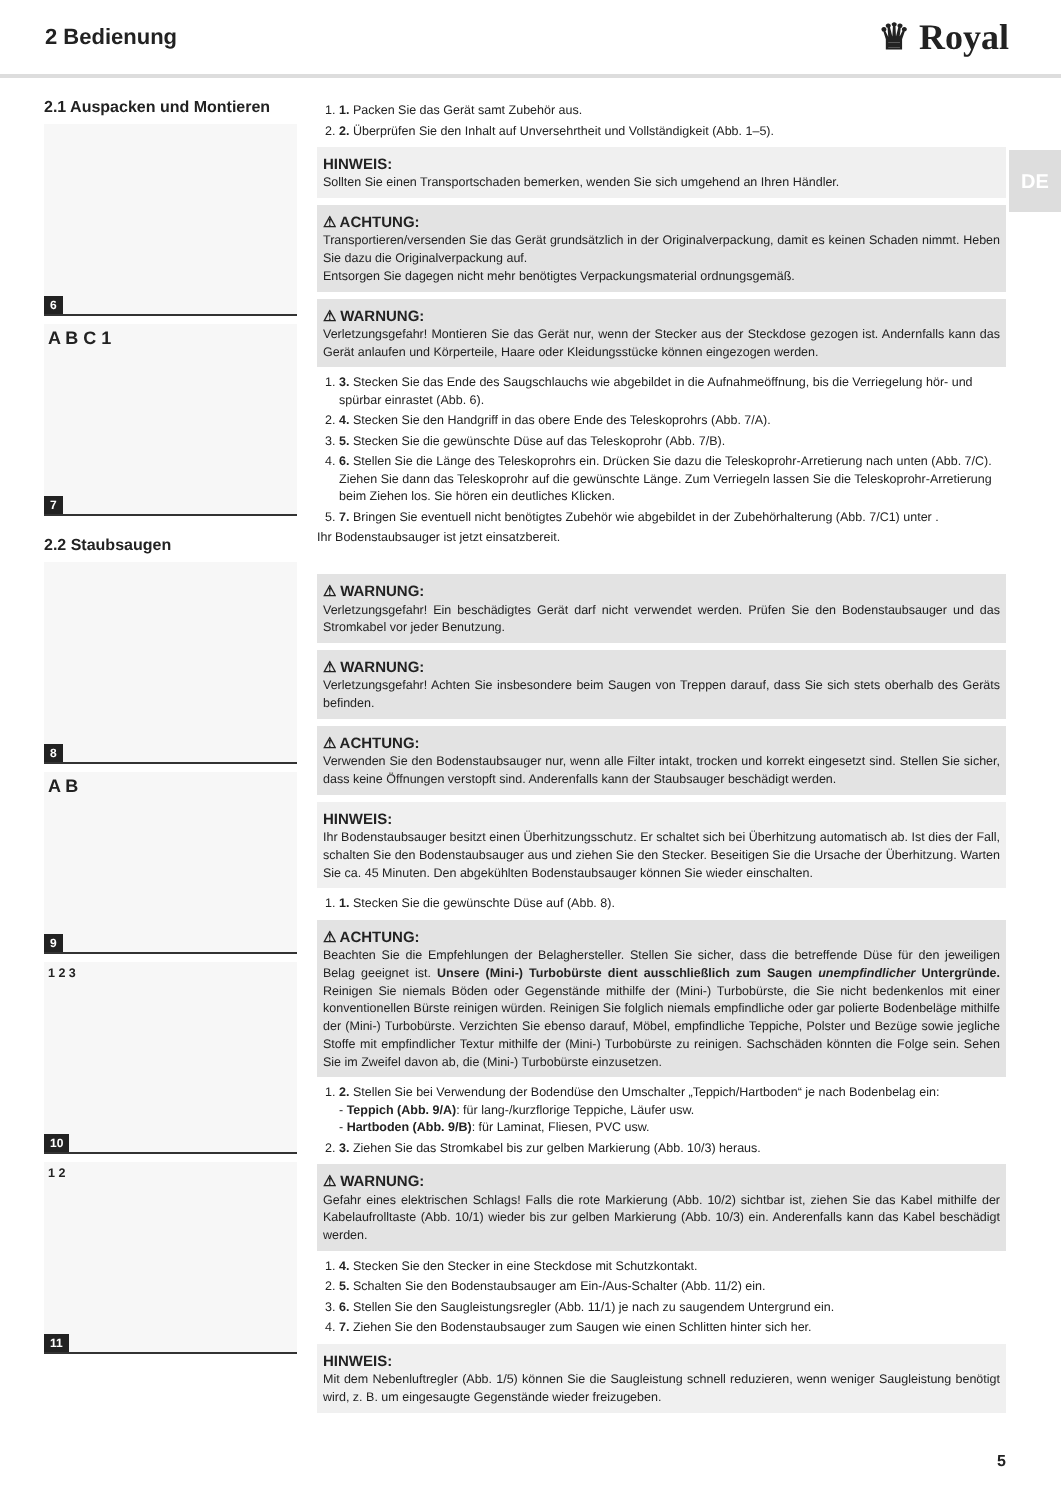2 Bedienung
♛ Royal
DE
2.1 Auspacken und Montieren
6
A B C 1
7
2.2 Staubsaugen
8
A B
9
1 2 3
10
1 2
11
1. 1. Packen Sie das Gerät samt Zubehör aus.
2. 2. Überprüfen Sie den Inhalt auf Unversehrtheit und Vollständigkeit (Abb. 1–5).
HINWEIS:
Sollten Sie einen Transportschaden bemerken, wenden Sie sich umgehend an Ihren Händler.
⚠ ACHTUNG:
Transportieren/versenden Sie das Gerät grundsätzlich in der Originalverpackung, damit es keinen Schaden nimmt. Heben Sie dazu die Originalverpackung auf.
Entsorgen Sie dagegen nicht mehr benötigtes Verpackungsmaterial ordnungsgemäß.
⚠ WARNUNG:
Verletzungsgefahr! Montieren Sie das Gerät nur, wenn der Stecker aus der Steckdose gezogen ist. Andernfalls kann das Gerät anlaufen und Körperteile, Haare oder Kleidungsstücke können eingezogen werden.
1. 3. Stecken Sie das Ende des Saugschlauchs wie abgebildet in die Aufnahmeöffnung, bis die Verriegelung hör- und spürbar einrastet (Abb. 6).
2. 4. Stecken Sie den Handgriff in das obere Ende des Teleskoprohrs (Abb. 7/A).
3. 5. Stecken Sie die gewünschte Düse auf das Teleskoprohr (Abb. 7/B).
4. 6. Stellen Sie die Länge des Teleskoprohrs ein. Drücken Sie dazu die Teleskoprohr-Arretierung nach unten (Abb. 7/C). Ziehen Sie dann das Teleskoprohr auf die gewünschte Länge. Zum Verriegeln lassen Sie die Teleskoprohr-Arretierung beim Ziehen los. Sie hören ein deutliches Klicken.
5. 7. Bringen Sie eventuell nicht benötigtes Zubehör wie abgebildet in der Zubehörhalterung (Abb. 7/C1) unter .
Ihr Bodenstaubsauger ist jetzt einsatzbereit.
⚠ WARNUNG:
Verletzungsgefahr! Ein beschädigtes Gerät darf nicht verwendet werden. Prüfen Sie den Bodenstaubsauger und das Stromkabel vor jeder Benutzung.
⚠ WARNUNG:
Verletzungsgefahr! Achten Sie insbesondere beim Saugen von Treppen darauf, dass Sie sich stets oberhalb des Geräts befinden.
⚠ ACHTUNG:
Verwenden Sie den Bodenstaubsauger nur, wenn alle Filter intakt, trocken und korrekt eingesetzt sind. Stellen Sie sicher, dass keine Öffnungen verstopft sind. Anderenfalls kann der Staubsauger beschädigt werden.
HINWEIS:
Ihr Bodenstaubsauger besitzt einen Überhitzungsschutz. Er schaltet sich bei Überhitzung automatisch ab. Ist dies der Fall, schalten Sie den Bodenstaubsauger aus und ziehen Sie den Stecker. Beseitigen Sie die Ursache der Überhitzung. Warten Sie ca. 45 Minuten. Den abgekühlten Bodenstaubsauger können Sie wieder einschalten.
1. 1. Stecken Sie die gewünschte Düse auf (Abb. 8).
⚠ ACHTUNG:
Beachten Sie die Empfehlungen der Belaghersteller. Stellen Sie sicher, dass die betreffende Düse für den jeweiligen Belag geeignet ist. Unsere (Mini-) Turbobürste dient ausschließlich zum Saugen unempfindlicher Untergründe. Reinigen Sie niemals Böden oder Gegenstände mithilfe der (Mini-) Turbobürste, die Sie nicht bedenkenlos mit einer konventionellen Bürste reinigen würden. Reinigen Sie folglich niemals empfindliche oder gar polierte Bodenbeläge mithilfe der (Mini-) Turbobürste. Verzichten Sie ebenso darauf, Möbel, empfindliche Teppiche, Polster und Bezüge sowie jegliche Stoffe mit empfindlicher Textur mithilfe der (Mini-) Turbobürste zu reinigen. Sachschäden könnten die Folge sein. Sehen Sie im Zweifel davon ab, die (Mini-) Turbobürste einzusetzen.
1. 2. Stellen Sie bei Verwendung der Bodendüse den Umschalter „Teppich/Hartboden“ je nach Bodenbelag ein:
- Teppich (Abb. 9/A): für lang-/kurzflorige Teppiche, Läufer usw.
- Hartboden (Abb. 9/B): für Laminat, Fliesen, PVC usw.
2. 3. Ziehen Sie das Stromkabel bis zur gelben Markierung (Abb. 10/3) heraus.
⚠ WARNUNG:
Gefahr eines elektrischen Schlags! Falls die rote Markierung (Abb. 10/2) sichtbar ist, ziehen Sie das Kabel mithilfe der Kabelaufrolltaste (Abb. 10/1) wieder bis zur gelben Markierung (Abb. 10/3) ein. Anderenfalls kann das Kabel beschädigt werden.
1. 4. Stecken Sie den Stecker in eine Steckdose mit Schutzkontakt.
2. 5. Schalten Sie den Bodenstaubsauger am Ein-/Aus-Schalter (Abb. 11/2) ein.
3. 6. Stellen Sie den Saugleistungsregler (Abb. 11/1) je nach zu saugendem Untergrund ein.
4. 7. Ziehen Sie den Bodenstaubsauger zum Saugen wie einen Schlitten hinter sich her.
HINWEIS:
Mit dem Nebenluftregler (Abb. 1/5) können Sie die Saugleistung schnell reduzieren, wenn weniger Saugleistung benötigt wird, z. B. um eingesaugte Gegenstände wieder freizugeben.
5